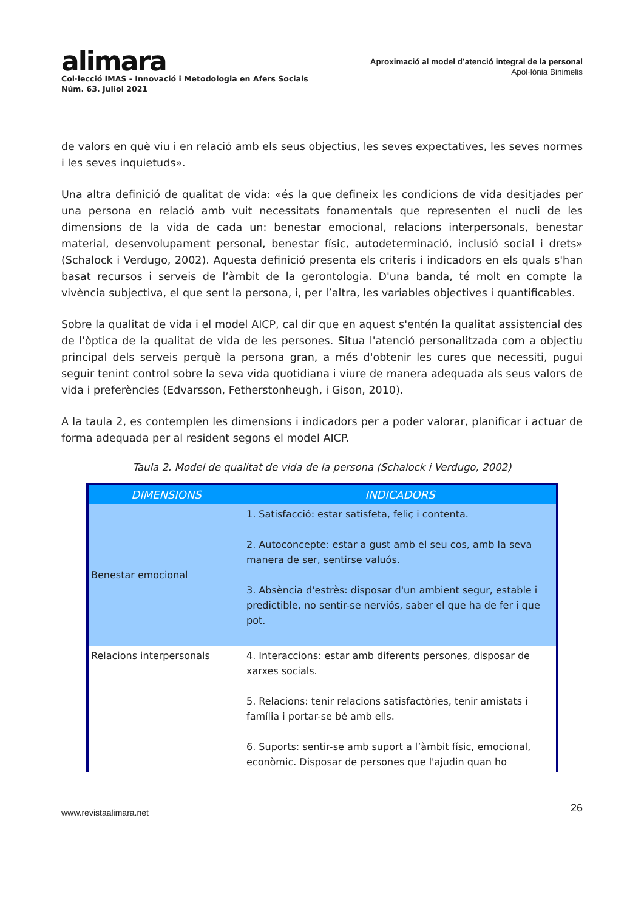alimara
Col·lecció IMAS - Innovació i Metodologia en Afers Socials
Núm. 63. Juliol 2021
Aproximació al model d’atenció integral de la personal
Apol·lònia Binimelis
de valors en què viu i en relació amb els seus objectius, les seves expectatives, les seves normes i les seves inquietuds».
Una altra definició de qualitat de vida: «és la que defineix les condicions de vida desitjades per una persona en relació amb vuit necessitats fonamentals que representen el nucli de les dimensions de la vida de cada un: benestar emocional, relacions interpersonals, benestar material, desenvolupament personal, benestar físic, autodeterminació, inclusió social i drets» (Schalock i Verdugo, 2002). Aquesta definició presenta els criteris i indicadors en els quals s'han basat recursos i serveis de l’àmbit de la gerontologia. D'una banda, té molt en compte la vivència subjectiva, el que sent la persona, i, per l’altra, les variables objectives i quantificables.
Sobre la qualitat de vida i el model AICP, cal dir que en aquest s'entén la qualitat assistencial des de l'òptica de la qualitat de vida de les persones. Situa l'atenció personalitzada com a objectiu principal dels serveis perquè la persona gran, a més d'obtenir les cures que necessiti, pugui seguir tenint control sobre la seva vida quotidiana i viure de manera adequada als seus valors de vida i preferències (Edvarsson, Fetherstonheugh, i Gison, 2010).
A la taula 2, es contemplen les dimensions i indicadors per a poder valorar, planificar i actuar de forma adequada per al resident segons el model AICP.
Taula 2. Model de qualitat de vida de la persona (Schalock i Verdugo, 2002)
| DIMENSIONS | INDICADORS |
| --- | --- |
| Benestar emocional | 1. Satisfacció: estar satisfeta, feliç i contenta. 2. Autoconcepte: estar a gust amb el seu cos, amb la seva manera de ser, sentirse valuós. 3. Absència d'estrès: disposar d'un ambient segur, estable i predictible, no sentir-se nerviós, saber el que ha de fer i que pot. |
| Relacions interpersonals | 4. Interaccions: estar amb diferents persones, disposar de xarxes socials. 5. Relacions: tenir relacions satisfactòries, tenir amistats i família i portar-se bé amb ells. 6. Suports: sentir-se amb suport a l’àmbit físic, emocional, econòmic. Disposar de persones que l'ajudin quan ho |
www.revistaalimara.net 26